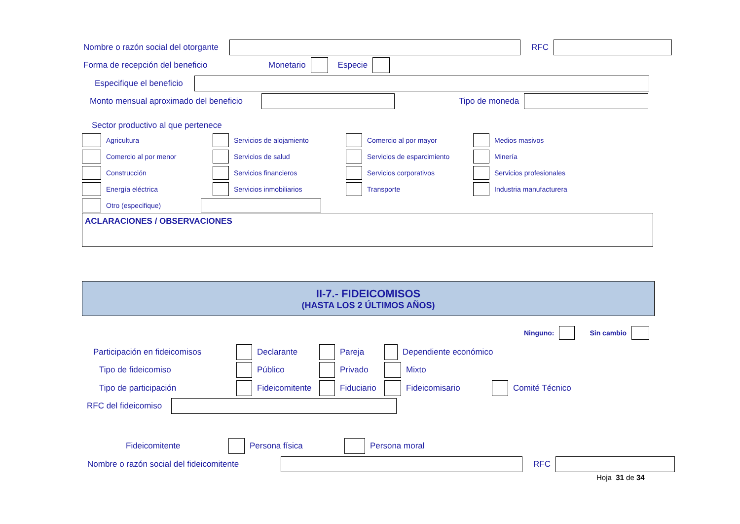Nombre o razón social del otorgante RFC
Forma de recepción del beneficio Monetario Especie
Especifique el beneficio
Monto mensual aproximado del beneficio Tipo de moneda
Sector productivo al que pertenece
Agricultura
Servicios de alojamiento
Comercio al por mayor
Medios masivos
Comercio al por menor
Servicios de salud
Servicios de esparcimiento
Minería
Construcción
Servicios financieros
Servicios corporativos
Servicios profesionales
Energía eléctrica
Servicios inmobiliarios
Transporte
Industria manufacturera
Otro (especifique)
ACLARACIONES / OBSERVACIONES
II-7.- FIDEICOMISOS
(HASTA LOS 2 ÚLTIMOS AÑOS)
Ninguno: Sin cambio
Participación en fideicomisos Declarante Pareja Dependiente económico
Tipo de fideicomiso Público Privado Mixto
Tipo de participación Fideicomitente Fiduciario Fideicomisario Comité Técnico
RFC del fideicomiso
Fideicomitente Persona física Persona moral
Nombre o razón social del fideicomitente RFC
Hoja 31 de 34